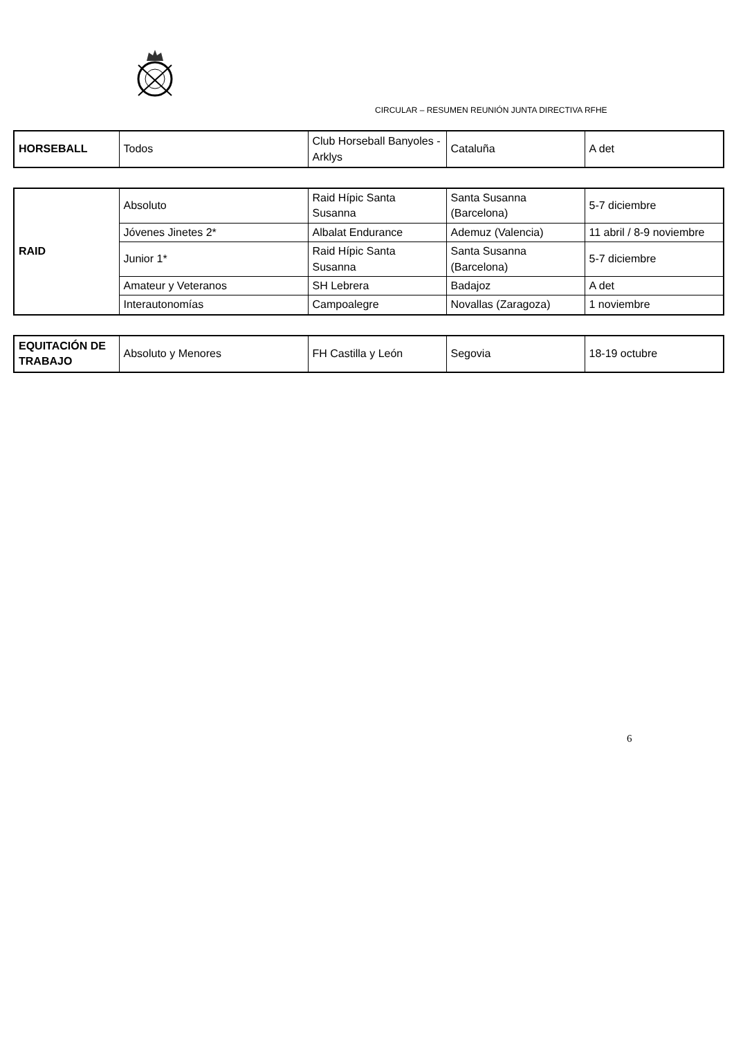CIRCULAR – RESUMEN REUNIÓN JUNTA DIRECTIVA RFHE
| HORSEBALL | Todos | Club Horseball Banyoles - Arklys | Cataluña | A det |
| RAID | Absoluto | Raid Hípic Santa Susanna | Santa Susanna (Barcelona) | 5-7 diciembre |
| | Jóvenes Jinetes 2* | Albalat Endurance | Ademuz (Valencia) | 11 abril / 8-9 noviembre |
| | Junior 1* | Raid Hípic Santa Susanna | Santa Susanna (Barcelona) | 5-7 diciembre |
| | Amateur y Veteranos | SH Lebrera | Badajoz | A det |
| | Interautonomías | Campoalegre | Novallas (Zaragoza) | 1 noviembre |
| EQUITACIÓN DE TRABAJO | Absoluto y Menores | FH Castilla y León | Segovia | 18-19 octubre |
6